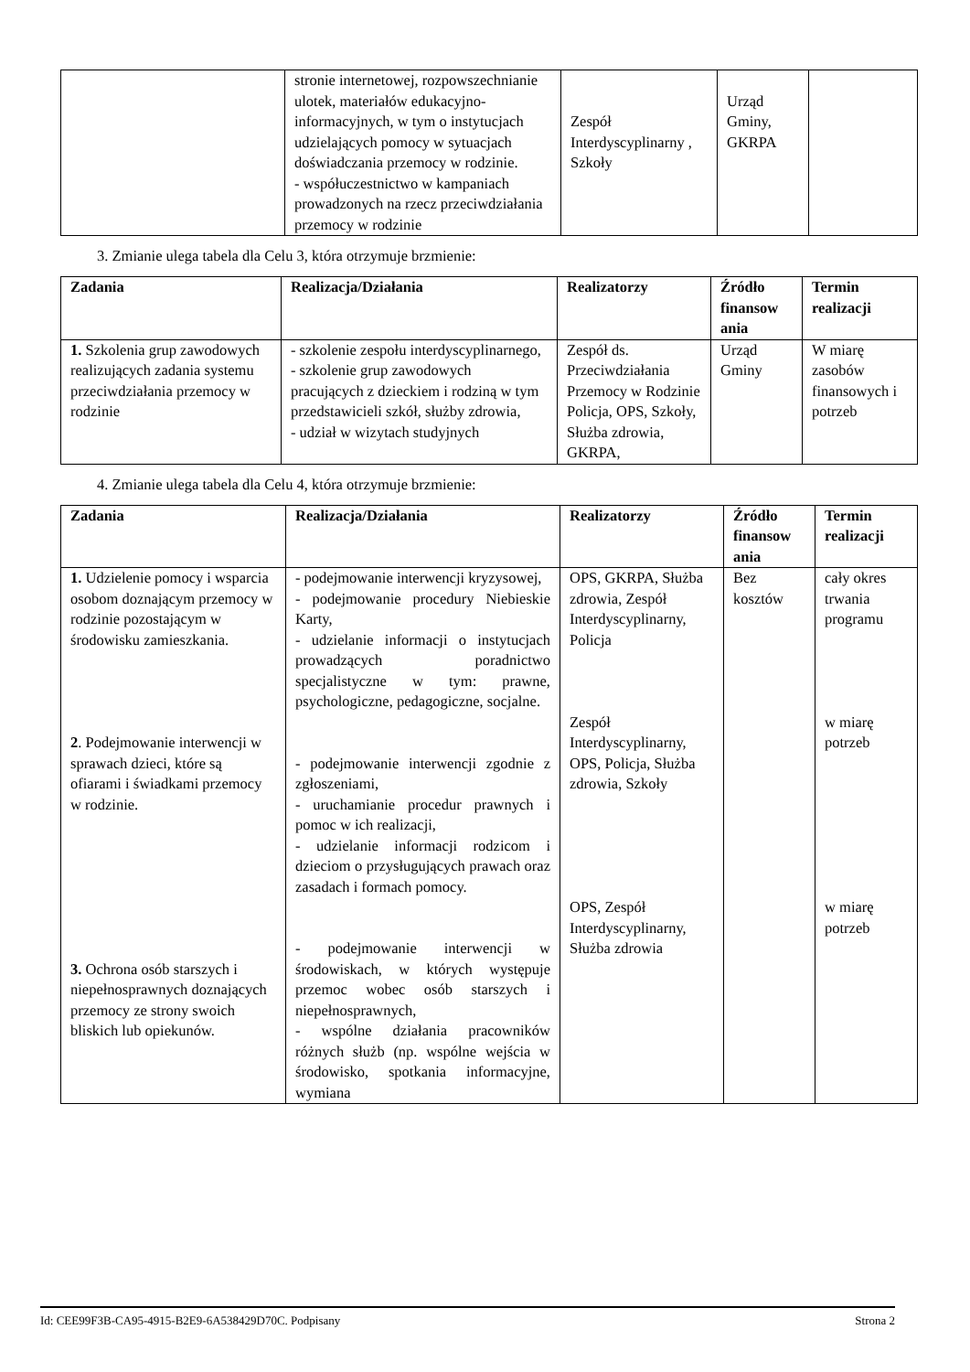| | stronie internetowej, rozpowszechnianie ulotek, materiałów edukacyjno-informacyjnych, w tym o instytucjach udzielających pomocy w sytuacjach doświadczania przemocy w rodzinie. - współuczestnictwo w kampaniach prowadzonych na rzecz przeciwdziałania przemocy w rodzinie | Zespół Interdyscyplinarny , Szkoły | Urząd Gminy, GKRPA | |
3. Zmianie ulega tabela dla Celu 3, która otrzymuje brzmienie:
| Zadania | Realizacja/Działania | Realizatorzy | Źródło finansow ania | Termin realizacji |
| --- | --- | --- | --- | --- |
| 1. Szkolenia grup zawodowych realizujących zadania systemu przeciwdziałania przemocy w rodzinie | - szkolenie zespołu interdyscyplinarnego, - szkolenie grup zawodowych pracujących z dzieckiem i rodziną w tym przedstawicieli szkół, służby zdrowia, - udział w wizytach studyjnych | Zespół ds. Przeciwdziałania Przemocy w Rodzinie Policja, OPS, Szkoły, Służba zdrowia, GKRPA, | Urząd Gminy | W miarę zasobów finansowych i potrzeb |
4. Zmianie ulega tabela dla Celu 4, która otrzymuje brzmienie:
| Zadania | Realizacja/Działania | Realizatorzy | Źródło finansow ania | Termin realizacji |
| --- | --- | --- | --- | --- |
| 1. Udzielenie pomocy i wsparcia osobom doznającym przemocy w rodzinie pozostającym w środowisku zamieszkania. 2 . Podejmowanie interwencji w sprawach dzieci, które są ofiarami i świadkami przemocy w rodzinie. 3. Ochrona osób starszych i niepełnosprawnych doznających przemocy ze strony swoich bliskich lub opiekunów. | - podejmowanie interwencji kryzysowej, - podejmowanie procedury Niebieskie Karty, - udzielanie informacji o instytucjach prowadzących poradnictwo specjalistyczne w tym: prawne, psychologiczne, pedagogiczne, socjalne. - podejmowanie interwencji zgodnie z zgłoszeniami, - uruchamianie procedur prawnych i pomoc w ich realizacji, - udzielanie informacji rodzicom i dzieciom o przysługujących prawach oraz zasadach i formach pomocy. - podejmowanie interwencji w środowiskach, w których występuje przemoc wobec osób starszych i niepełnosprawnych, - wspólne działania pracowników różnych służb (np. wspólne wejścia w środowisko, spotkania informacyjne, wymiana | OPS, GKRPA, Służba zdrowia, Zespół Interdyscyplinarny, Policja Zespół Interdyscyplinarny, OPS, Policja, Służba zdrowia, Szkoły OPS, Zespół Interdyscyplinarny, Służba zdrowia | Bez kosztów | cały okres trwania programu w miarę potrzeb w miarę potrzeb |
Id: CEE99F3B-CA95-4915-B2E9-6A538429D70C. Podpisany Strona 2